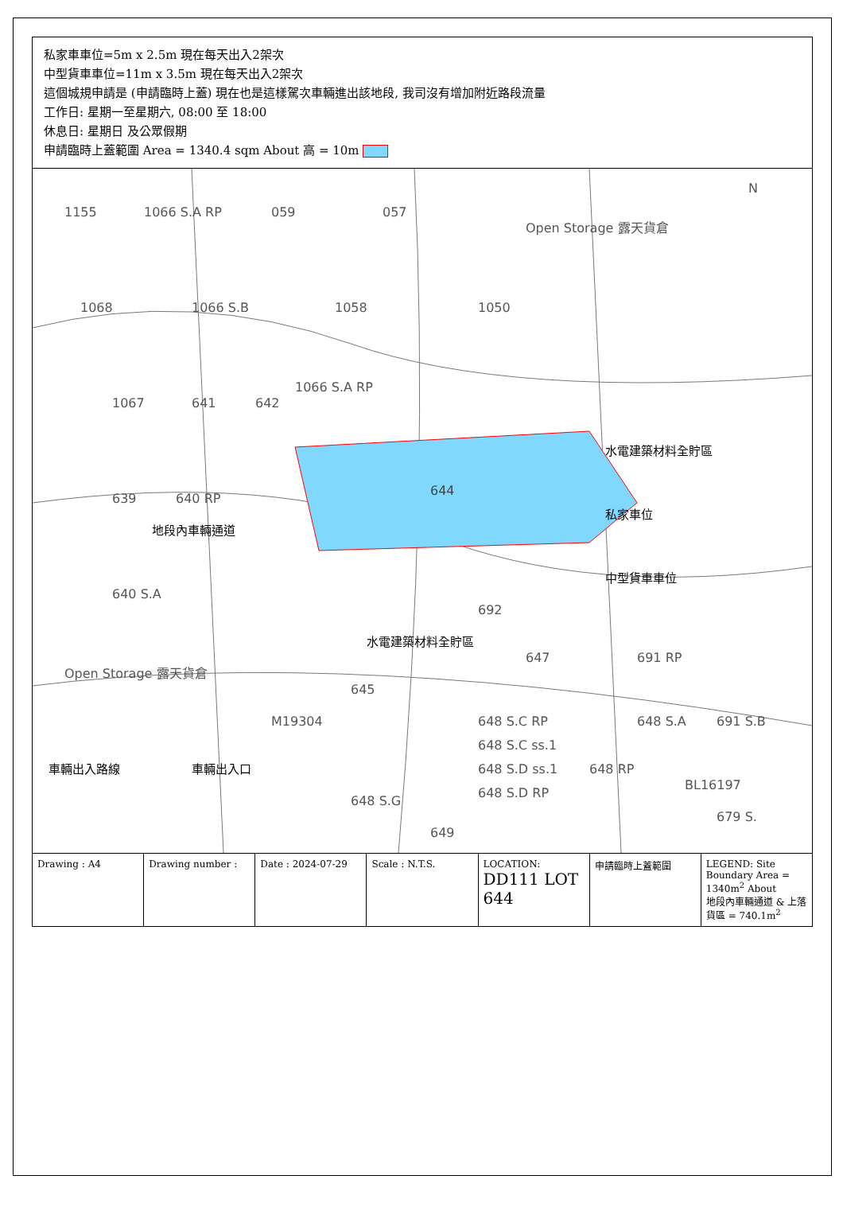私家車車位=5m x 2.5m 現在每天出入2架次
中型貨車車位=11m x 3.5m 現在每天出入2架次
這個城規申請是 (申請臨時上蓋) 現在也是這樣駕次車輛進出該地段, 我司沒有增加附近路段流量
工作日: 星期一至星期六, 08:00 至 18:00
休息日: 星期日 及公眾假期
申請臨時上蓋範圍 Area = 1340.4 sqm About 高 = 10m
644
1155
1066 S.A RP
059
057
1068
1066 S.B
1058
1050
1066 S.A RP
1067
641
642
639
640 RP
640 S.A
692
647
691 RP
645
648 S.C RP
648 S.C ss.1
648 S.D ss.1
648 S.D RP
648 S.A
648 RP
648 S.G
649
BL16197
691 S.B
679 S.
Open Storage 露天貨倉
Open Storage 露天貨倉
M19304
N
水電建築材料全貯區
地段內車輛通道
私家車位
中型貨車車位
水電建築材料全貯區
車輛出入口
車輛出入路線
Drawing : A4 Drawing number : Date : 2024-07-29 Scale : N.T.S. LOCATION: DD111 LOT 644
申請臨時上蓋範圍 LEGEND: Site Boundary Area = 1340m<sup>2</sup> About
地段內車輛通道 & 上落貨區 = 740.1m<sup>2</sup>